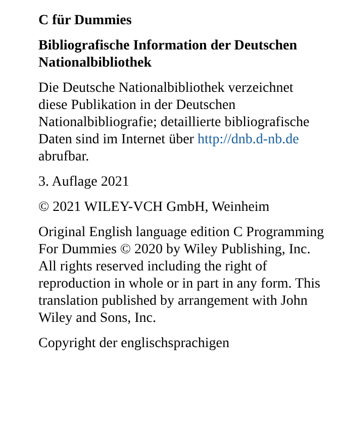C für Dummies
Bibliografische Information der Deutschen Nationalbibliothek
Die Deutsche Nationalbibliothek verzeichnet diese Publikation in der Deutschen Nationalbibliografie; detaillierte bibliografische Daten sind im Internet über http://dnb.d-nb.de abrufbar.
3. Auflage 2021
© 2021 WILEY-VCH GmbH, Weinheim
Original English language edition C Programming For Dummies © 2020 by Wiley Publishing, Inc. All rights reserved including the right of reproduction in whole or in part in any form. This translation published by arrangement with John Wiley and Sons, Inc.
Copyright der englischsprachigen